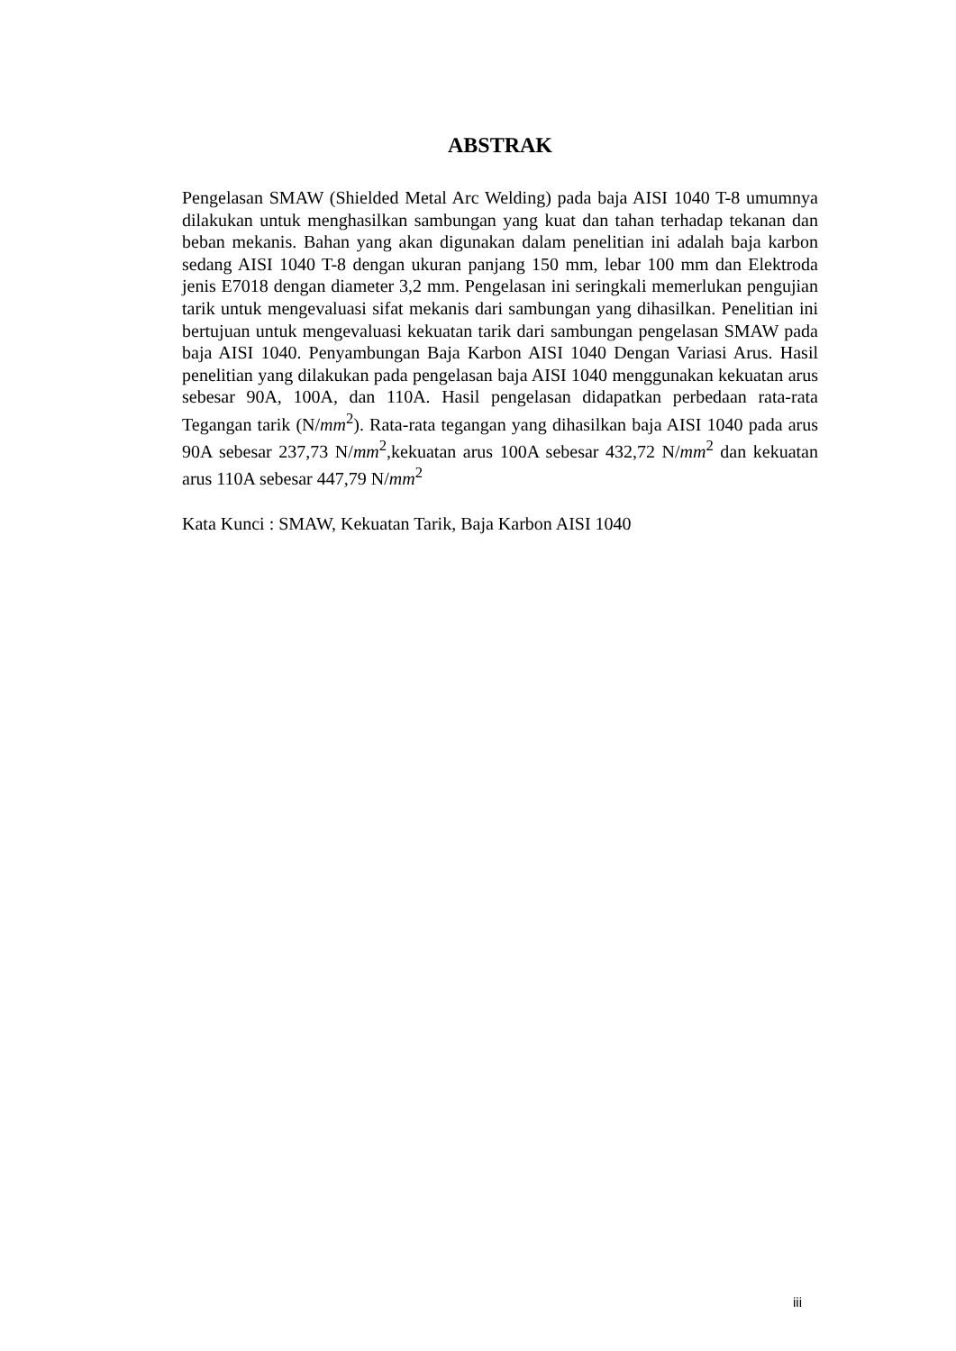ABSTRAK
Pengelasan SMAW (Shielded Metal Arc Welding) pada baja AISI 1040 T-8 umumnya dilakukan untuk menghasilkan sambungan yang kuat dan tahan terhadap tekanan dan beban mekanis. Bahan yang akan digunakan dalam penelitian ini adalah baja karbon sedang AISI 1040 T-8 dengan ukuran panjang 150 mm, lebar 100 mm dan Elektroda jenis E7018 dengan diameter 3,2 mm. Pengelasan ini seringkali memerlukan pengujian tarik untuk mengevaluasi sifat mekanis dari sambungan yang dihasilkan. Penelitian ini bertujuan untuk mengevaluasi kekuatan tarik dari sambungan pengelasan SMAW pada baja AISI 1040. Penyambungan Baja Karbon AISI 1040 Dengan Variasi Arus. Hasil penelitian yang dilakukan pada pengelasan baja AISI 1040 menggunakan kekuatan arus sebesar 90A, 100A, dan 110A. Hasil pengelasan didapatkan perbedaan rata-rata Tegangan tarik (N/mm<sup>2</sup>). Rata-rata tegangan yang dihasilkan baja AISI 1040 pada arus 90A sebesar 237,73 N/mm<sup>2</sup>,kekuatan arus 100A sebesar 432,72 N/mm<sup>2</sup> dan kekuatan arus 110A sebesar 447,79 N/mm<sup>2</sup>
Kata Kunci : SMAW, Kekuatan Tarik, Baja Karbon AISI 1040
iii